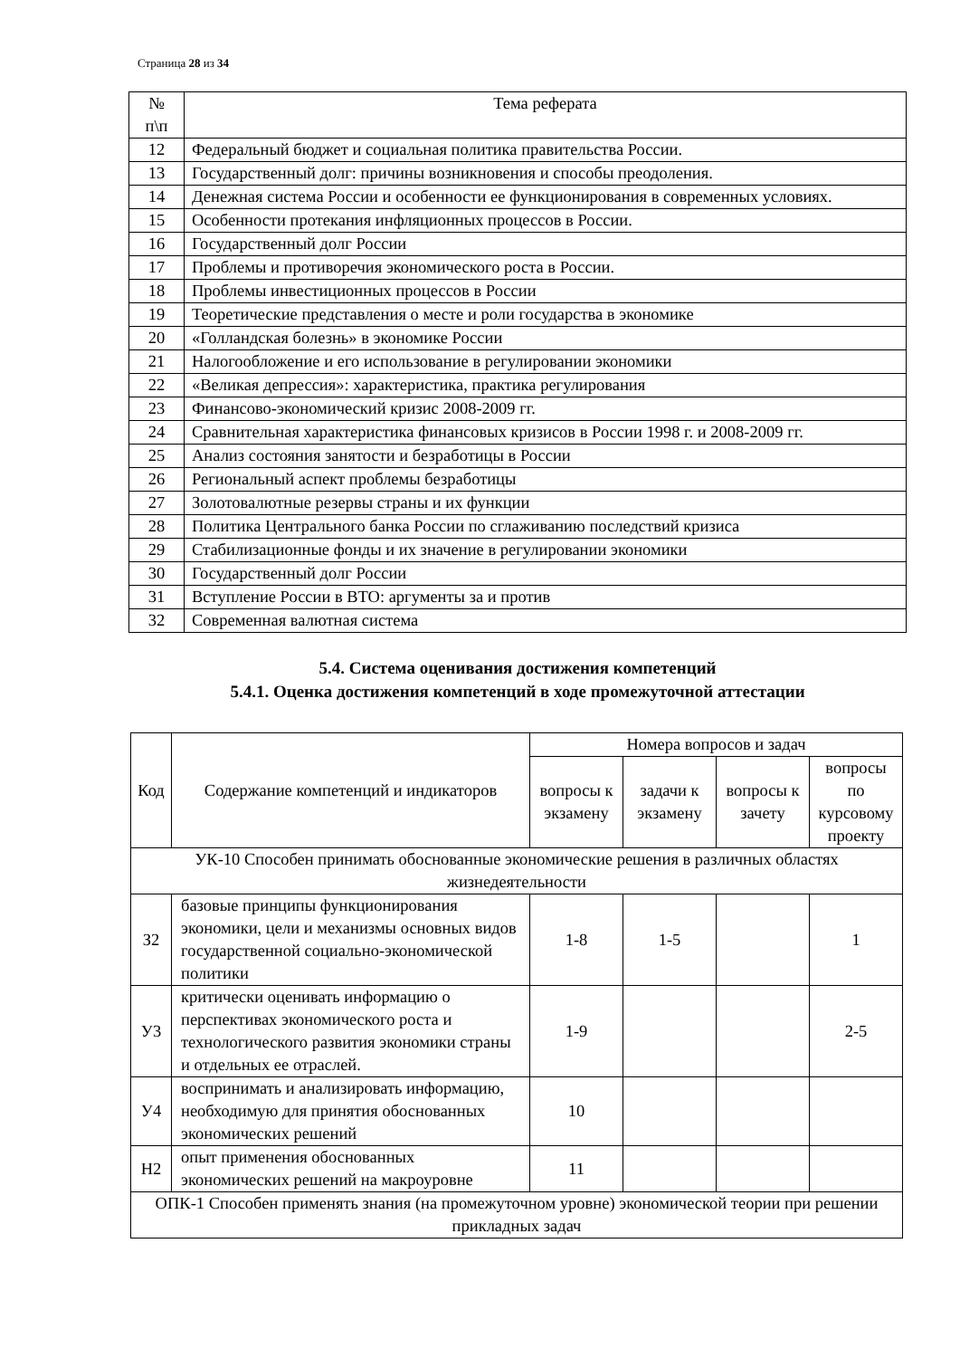Страница 28 из 34
| № п\п | Тема реферата |
| --- | --- |
| 12 | Федеральный бюджет и социальная политика правительства России. |
| 13 | Государственный долг: причины возникновения и способы преодоления. |
| 14 | Денежная система России и особенности ее функционирования в современных условиях. |
| 15 | Особенности протекания инфляционных процессов в России. |
| 16 | Государственный долг России |
| 17 | Проблемы и противоречия экономического роста в России. |
| 18 | Проблемы инвестиционных процессов в России |
| 19 | Теоретические представления о месте и роли государства в экономике |
| 20 | «Голландская болезнь» в экономике России |
| 21 | Налогообложение и его использование в регулировании экономики |
| 22 | «Великая депрессия»: характеристика, практика регулирования |
| 23 | Финансово-экономический кризис 2008-2009 гг. |
| 24 | Сравнительная характеристика финансовых кризисов в России 1998 г. и 2008-2009 гг. |
| 25 | Анализ состояния занятости и безработицы в России |
| 26 | Региональный аспект проблемы безработицы |
| 27 | Золотовалютные резервы страны и их функции |
| 28 | Политика Центрального банка России по сглаживанию последствий кризиса |
| 29 | Стабилизационные фонды и их значение в регулировании экономики |
| 30 | Государственный долг России |
| 31 | Вступление России в ВТО: аргументы за и против |
| 32 | Современная валютная система |
5.4. Система оценивания достижения компетенций
5.4.1. Оценка достижения компетенций в ходе промежуточной аттестации
| Код | Содержание компетенций и индикаторов | Номера вопросов и задач | | | |
| --- | --- | --- | --- | --- | --- |
| | | вопросы к экзамену | задачи к экзамену | вопросы к зачету | вопросы по курсовому проекту |
| УК-10 Способен принимать обоснованные экономические решения в различных областях жизнедеятельности | | | | | |
| З2 | базовые принципы функционирования экономики, цели и механизмы основных видов государственной социально-экономической политики | 1-8 | 1-5 | | 1 |
| У3 | критически оценивать информацию о перспективах экономического роста и технологического развития экономики страны и отдельных ее отраслей. | 1-9 | | | 2-5 |
| У4 | воспринимать и анализировать информацию, необходимую для принятия обоснованных экономических решений | 10 | | | |
| Н2 | опыт применения обоснованных экономических решений на макроуровне | 11 | | | |
| ОПК-1 Способен применять знания (на промежуточном уровне) экономической теории при решении прикладных задач | | | | | |